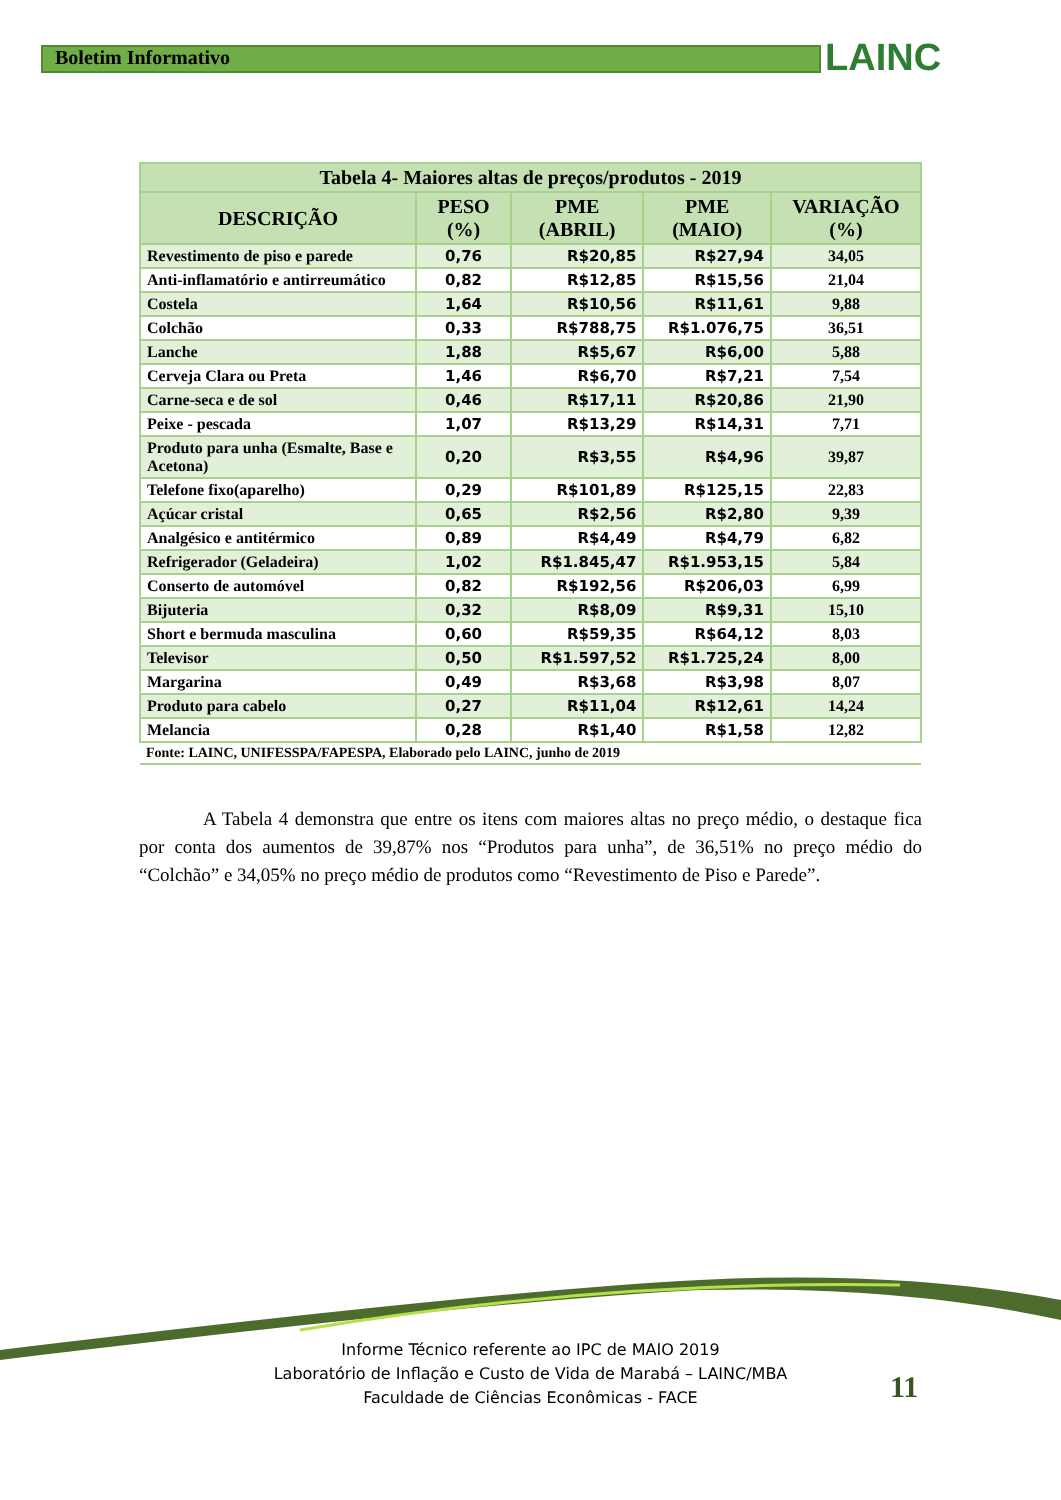Boletim Informativo
LAINC
| Tabela 4- Maiores altas de preços/produtos - 2019 | | | | |
| --- | --- | --- | --- | --- |
| DESCRIÇÃO | PESO (%) | PME (ABRIL) | PME (MAIO) | VARIAÇÃO (%) |
| Revestimento de piso e parede | 0,76 | R$20,85 | R$27,94 | 34,05 |
| Anti-inflamatório e antirreumático | 0,82 | R$12,85 | R$15,56 | 21,04 |
| Costela | 1,64 | R$10,56 | R$11,61 | 9,88 |
| Colchão | 0,33 | R$788,75 | R$1.076,75 | 36,51 |
| Lanche | 1,88 | R$5,67 | R$6,00 | 5,88 |
| Cerveja Clara ou Preta | 1,46 | R$6,70 | R$7,21 | 7,54 |
| Carne-seca e de sol | 0,46 | R$17,11 | R$20,86 | 21,90 |
| Peixe - pescada | 1,07 | R$13,29 | R$14,31 | 7,71 |
| Produto para unha (Esmalte, Base e Acetona) | 0,20 | R$3,55 | R$4,96 | 39,87 |
| Telefone fixo(aparelho) | 0,29 | R$101,89 | R$125,15 | 22,83 |
| Açúcar cristal | 0,65 | R$2,56 | R$2,80 | 9,39 |
| Analgésico e antitérmico | 0,89 | R$4,49 | R$4,79 | 6,82 |
| Refrigerador (Geladeira) | 1,02 | R$1.845,47 | R$1.953,15 | 5,84 |
| Conserto de automóvel | 0,82 | R$192,56 | R$206,03 | 6,99 |
| Bijuteria | 0,32 | R$8,09 | R$9,31 | 15,10 |
| Short e bermuda masculina | 0,60 | R$59,35 | R$64,12 | 8,03 |
| Televisor | 0,50 | R$1.597,52 | R$1.725,24 | 8,00 |
| Margarina | 0,49 | R$3,68 | R$3,98 | 8,07 |
| Produto para cabelo | 0,27 | R$11,04 | R$12,61 | 14,24 |
| Melancia | 0,28 | R$1,40 | R$1,58 | 12,82 |
| Fonte: LAINC, UNIFESSPA/FAPESPA, Elaborado pelo LAINC, junho de 2019 | | | | |
A Tabela 4 demonstra que entre os itens com maiores altas no preço médio, o destaque fica por conta dos aumentos de 39,87% nos “Produtos para unha”, de 36,51% no preço médio do “Colchão” e 34,05% no preço médio de produtos como “Revestimento de Piso e Parede”.
Informe Técnico referente ao IPC de MAIO 2019
Laboratório de Inflação e Custo de Vida de Marabá – LAINC/MBA
Faculdade de Ciências Econômicas - FACE
11